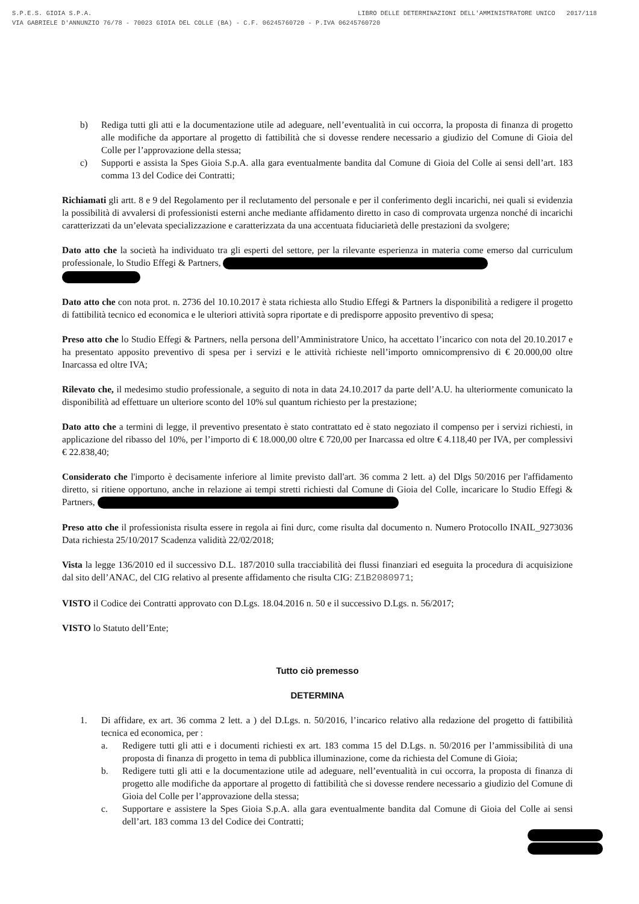LIBRO DELLE DETERMINAZIONI DELL'AMMINISTRATORE UNICO 2017/118 S.P.E.S. GIOIA S.P.A.
VIA GABRIELE D'ANNUNZIO 76/78 - 70023 GIOIA DEL COLLE (BA) - C.F. 06245760720 - P.IVA 06245760720
b) Rediga tutti gli atti e la documentazione utile ad adeguare, nell’eventualità in cui occorra, la proposta di finanza di progetto alle modifiche da apportare al progetto di fattibilità che si dovesse rendere necessario a giudizio del Comune di Gioia del Colle per l’approvazione della stessa;
c) Supporti e assista la Spes Gioia S.p.A. alla gara eventualmente bandita dal Comune di Gioia del Colle ai sensi dell’art. 183 comma 13 del Codice dei Contratti;
Richiamati gli artt. 8 e 9 del Regolamento per il reclutamento del personale e per il conferimento degli incarichi, nei quali si evidenzia la possibilità di avvalersi di professionisti esterni anche mediante affidamento diretto in caso di comprovata urgenza nonché di incarichi caratterizzati da un’elevata specializzazione e caratterizzata da una accentuata fiduciarietà delle prestazioni da svolgere;
Dato atto che la società ha individuato tra gli esperti del settore, per la rilevante esperienza in materia come emerso dal curriculum professionale, lo Studio Effegi & Partners,
Dato atto che con nota prot. n. 2736 del 10.10.2017 è stata richiesta allo Studio Effegi & Partners la disponibilità a redigere il progetto di fattibilità tecnico ed economica e le ulteriori attività sopra riportate e di predisporre apposito preventivo di spesa;
Preso atto che lo Studio Effegi & Partners, nella persona dell’Amministratore Unico, ha accettato l’incarico con nota del 20.10.2017 e ha presentato apposito preventivo di spesa per i servizi e le attività richieste nell’importo omnicomprensivo di € 20.000,00 oltre Inarcassa ed oltre IVA;
Rilevato che, il medesimo studio professionale, a seguito di nota in data 24.10.2017 da parte dell’A.U. ha ulteriormente comunicato la disponibilità ad effettuare un ulteriore sconto del 10% sul quantum richiesto per la prestazione;
Dato atto che a termini di legge, il preventivo presentato è stato contrattato ed è stato negoziato il compenso per i servizi richiesti, in applicazione del ribasso del 10%, per l’importo di € 18.000,00 oltre € 720,00 per Inarcassa ed oltre € 4.118,40 per IVA, per complessivi € 22.838,40;
Considerato che l'importo è decisamente inferiore al limite previsto dall'art. 36 comma 2 lett. a) del Dlgs 50/2016 per l'affidamento diretto, si ritiene opportuno, anche in relazione ai tempi stretti richiesti dal Comune di Gioia del Colle, incaricare lo Studio Effegi & Partners,
Preso atto che il professionista risulta essere in regola ai fini durc, come risulta dal documento n. Numero Protocollo INAIL_9273036 Data richiesta 25/10/2017 Scadenza validità 22/02/2018;
Vista la legge 136/2010 ed il successivo D.L. 187/2010 sulla tracciabilità dei flussi finanziari ed eseguita la procedura di acquisizione dal sito dell’ANAC, del CIG relativo al presente affidamento che risulta CIG: Z1B2080971;
VISTO il Codice dei Contratti approvato con D.Lgs. 18.04.2016 n. 50 e il successivo D.Lgs. n. 56/2017;
VISTO lo Statuto dell’Ente;
Tutto ciò premesso
DETERMINA
1. Di affidare, ex art. 36 comma 2 lett. a ) del D.Lgs. n. 50/2016, l’incarico relativo alla redazione del progetto di fattibilità tecnica ed economica, per :
a. Redigere tutti gli atti e i documenti richiesti ex art. 183 comma 15 del D.Lgs. n. 50/2016 per l’ammissibilità di una proposta di finanza di progetto in tema di pubblica illuminazione, come da richiesta del Comune di Gioia;
b. Redigere tutti gli atti e la documentazione utile ad adeguare, nell’eventualità in cui occorra, la proposta di finanza di progetto alle modifiche da apportare al progetto di fattibilità che si dovesse rendere necessario a giudizio del Comune di Gioia del Colle per l’approvazione della stessa;
c. Supportare e assistere la Spes Gioia S.p.A. alla gara eventualmente bandita dal Comune di Gioia del Colle ai sensi dell’art. 183 comma 13 del Codice dei Contratti;